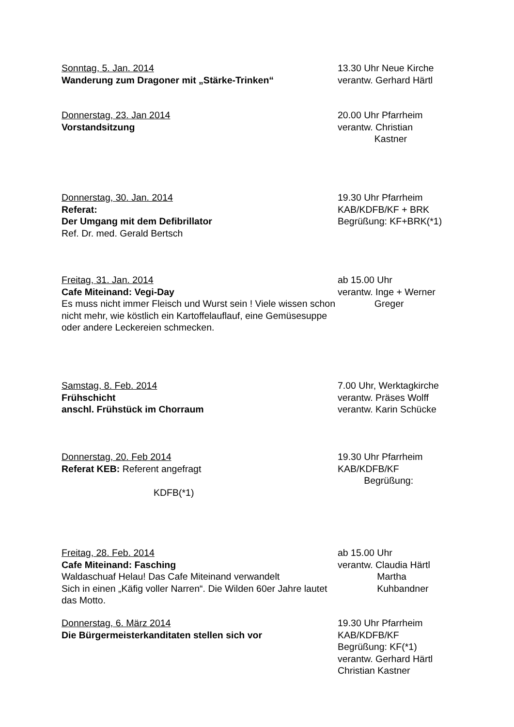Sonntag, 5. Jan. 2014
Wanderung zum Dragoner mit „Stärke-Trinken“
13.30 Uhr Neue Kirche
verantw. Gerhard Härtl
Donnerstag, 23. Jan 2014
Vorstandsitzung
20.00 Uhr Pfarrheim
verantw. Christian
Kastner
Donnerstag, 30. Jan. 2014
Referat:
Der Umgang mit dem Defibrillator
Ref. Dr. med. Gerald Bertsch
19.30 Uhr Pfarrheim
KAB/KDFB/KF + BRK
Begrüßung: KF+BRK(*1)
Freitag, 31. Jan. 2014
Cafe Miteinand: Vegi-Day
Es muss nicht immer Fleisch und Wurst sein ! Viele wissen schon nicht mehr, wie köstlich ein Kartoffelauflauf, eine Gemüsesuppe oder andere Leckereien schmecken.
ab 15.00 Uhr
verantw. Inge + Werner
Greger
Samstag, 8. Feb. 2014
Frühschicht
anschl. Frühstück im Chorraum
7.00 Uhr, Werktagkirche
verantw. Präses Wolff
verantw. Karin Schücke
Donnerstag, 20. Feb 2014
Referat KEB: Referent angefragt
KDFB(*1)
19.30 Uhr Pfarrheim
KAB/KDFB/KF
Begrüßung:
Freitag, 28. Feb. 2014
Cafe Miteinand: Fasching
Waldaschuaf Helau! Das Cafe Miteinand verwandelt
Sich in einen „Käfig voller Narren“. Die Wilden 60er Jahre lautet das Motto.
ab 15.00 Uhr
verantw. Claudia Härtl
Martha
Kuhbandner
Donnerstag, 6. März 2014
Die Bürgermeisterkanditaten stellen sich vor
19.30 Uhr Pfarrheim
KAB/KDFB/KF
Begrüßung: KF(*1)
verantw. Gerhard Härtl
Christian Kastner